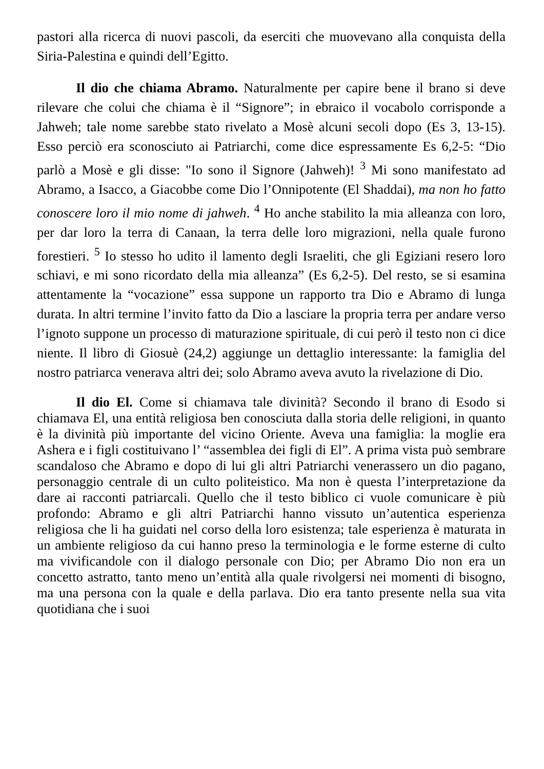pastori alla ricerca di nuovi pascoli, da eserciti che muovevano alla conquista della Siria-Palestina e quindi dell’Egitto.
Il dio che chiama Abramo. Naturalmente per capire bene il brano si deve rilevare che colui che chiama è il “Signore”; in ebraico il vocabolo corrisponde a Jahweh; tale nome sarebbe stato rivelato a Mosè alcuni secoli dopo (Es 3, 13-15). Esso perciò era sconosciuto ai Patriarchi, come dice espressamente Es 6,2-5: “Dio parlò a Mosè e gli disse: "Io sono il Signore (Jahweh)! <sup>3</sup> Mi sono manifestato ad Abramo, a Isacco, a Giacobbe come Dio l’Onnipotente (El Shaddai), ma non ho fatto conoscere loro il mio nome di jahweh. <sup>4</sup> Ho anche stabilito la mia alleanza con loro, per dar loro la terra di Canaan, la terra delle loro migrazioni, nella quale furono forestieri. <sup>5</sup> Io stesso ho udito il lamento degli Israeliti, che gli Egiziani resero loro schiavi, e mi sono ricordato della mia alleanza” (Es 6,2-5). Del resto, se si esamina attentamente la “vocazione” essa suppone un rapporto tra Dio e Abramo di lunga durata. In altri termine l’invito fatto da Dio a lasciare la propria terra per andare verso l’ignoto suppone un processo di maturazione spirituale, di cui però il testo non ci dice niente. Il libro di Giosuè (24,2) aggiunge un dettaglio interessante: la famiglia del nostro patriarca venerava altri dei; solo Abramo aveva avuto la rivelazione di Dio.
Il dio El. Come si chiamava tale divinità? Secondo il brano di Esodo si chiamava El, una entità religiosa ben conosciuta dalla storia delle religioni, in quanto è la divinità più importante del vicino Oriente. Aveva una famiglia: la moglie era Ashera e i figli costituivano l’ “assemblea dei figli di El”. A prima vista può sembrare scandaloso che Abramo e dopo di lui gli altri Patriarchi venerassero un dio pagano, personaggio centrale di un culto politeistico. Ma non è questa l’interpretazione da dare ai racconti patriarcali. Quello che il testo biblico ci vuole comunicare è più profondo: Abramo e gli altri Patriarchi hanno vissuto un’autentica esperienza religiosa che li ha guidati nel corso della loro esistenza; tale esperienza è maturata in un ambiente religioso da cui hanno preso la terminologia e le forme esterne di culto ma vivificandole con il dialogo personale con Dio; per Abramo Dio non era un concetto astratto, tanto meno un’entità alla quale rivolgersi nei momenti di bisogno, ma una persona con la quale e della parlava. Dio era tanto presente nella sua vita quotidiana che i suoi